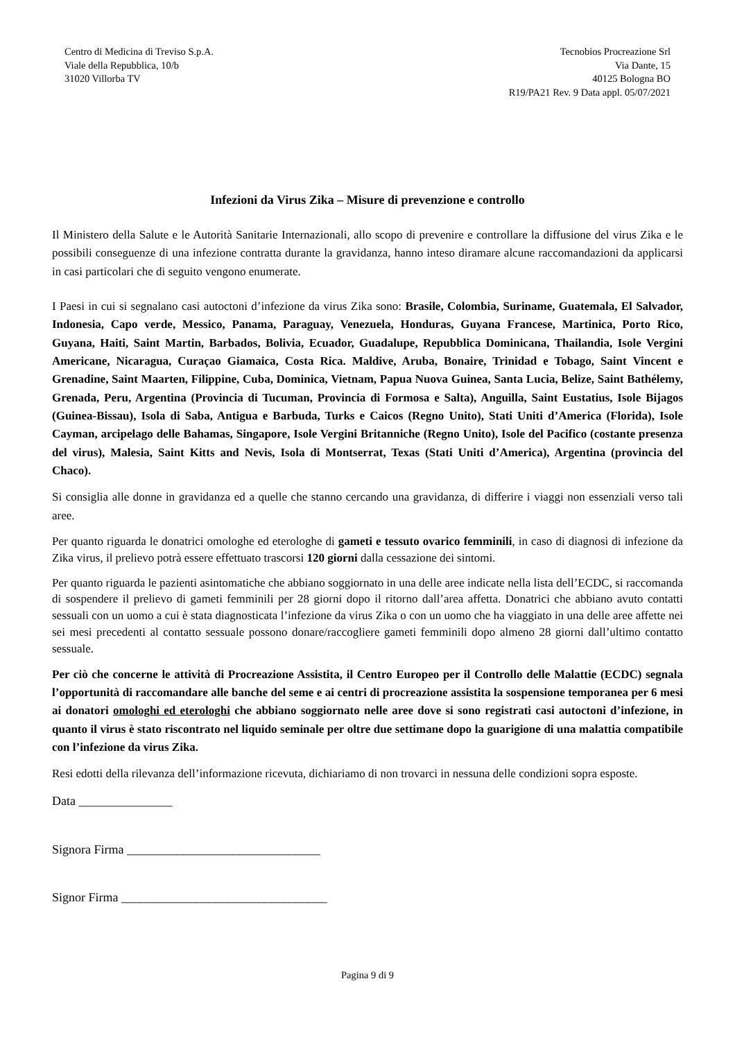Centro di Medicina di Treviso S.p.A.
Viale della Repubblica, 10/b
31020 Villorba TV
Tecnobios Procreazione Srl
Via Dante, 15
40125 Bologna BO
R19/PA21 Rev. 9 Data appl. 05/07/2021
Infezioni da Virus Zika – Misure di prevenzione e controllo
Il Ministero della Salute e le Autorità Sanitarie Internazionali, allo scopo di prevenire e controllare la diffusione del virus Zika e le possibili conseguenze di una infezione contratta durante la gravidanza, hanno inteso diramare alcune raccomandazioni da applicarsi in casi particolari che di seguito vengono enumerate.
I Paesi in cui si segnalano casi autoctoni d’infezione da virus Zika sono: Brasile, Colombia, Suriname, Guatemala, El Salvador, Indonesia, Capo verde, Messico, Panama, Paraguay, Venezuela, Honduras, Guyana Francese, Martinica, Porto Rico, Guyana, Haiti, Saint Martin, Barbados, Bolivia, Ecuador, Guadalupe, Repubblica Dominicana, Thailandia, Isole Vergini Americane, Nicaragua, Curaçao Giamaica, Costa Rica. Maldive, Aruba, Bonaire, Trinidad e Tobago, Saint Vincent e Grenadine, Saint Maarten, Filippine, Cuba, Dominica, Vietnam, Papua Nuova Guinea, Santa Lucia, Belize, Saint Bathélemy, Grenada, Peru, Argentina (Provincia di Tucuman, Provincia di Formosa e Salta), Anguilla, Saint Eustatius, Isole Bijagos (Guinea-Bissau), Isola di Saba, Antigua e Barbuda, Turks e Caicos (Regno Unito), Stati Uniti d’America (Florida), Isole Cayman, arcipelago delle Bahamas, Singapore, Isole Vergini Britanniche (Regno Unito), Isole del Pacifico (costante presenza del virus), Malesia, Saint Kitts and Nevis, Isola di Montserrat, Texas (Stati Uniti d’America), Argentina (provincia del Chaco).
Si consiglia alle donne in gravidanza ed a quelle che stanno cercando una gravidanza, di differire i viaggi non essenziali verso tali aree.
Per quanto riguarda le donatrici omologhe ed eterologhe di gameti e tessuto ovarico femminili, in caso di diagnosi di infezione da Zika virus, il prelievo potrà essere effettuato trascorsi 120 giorni dalla cessazione dei sintomi.
Per quanto riguarda le pazienti asintomatiche che abbiano soggiornato in una delle aree indicate nella lista dell’ECDC, si raccomanda di sospendere il prelievo di gameti femminili per 28 giorni dopo il ritorno dall’area affetta. Donatrici che abbiano avuto contatti sessuali con un uomo a cui è stata diagnosticata l’infezione da virus Zika o con un uomo che ha viaggiato in una delle aree affette nei sei mesi precedenti al contatto sessuale possono donare/raccogliere gameti femminili dopo almeno 28 giorni dall’ultimo contatto sessuale.
Per ciò che concerne le attività di Procreazione Assistita, il Centro Europeo per il Controllo delle Malattie (ECDC) segnala l’opportunità di raccomandare alle banche del seme e ai centri di procreazione assistita la sospensione temporanea per 6 mesi ai donatori omologhi ed eterologhi che abbiano soggiornato nelle aree dove si sono registrati casi autoctoni d’infezione, in quanto il virus è stato riscontrato nel liquido seminale per oltre due settimane dopo la guarigione di una malattia compatibile con l’infezione da virus Zika.
Resi edotti della rilevanza dell’informazione ricevuta, dichiariamo di non trovarci in nessuna delle condizioni sopra esposte.
Data _______________
Signora Firma _______________________________
Signor Firma _________________________________
Pagina 9 di 9